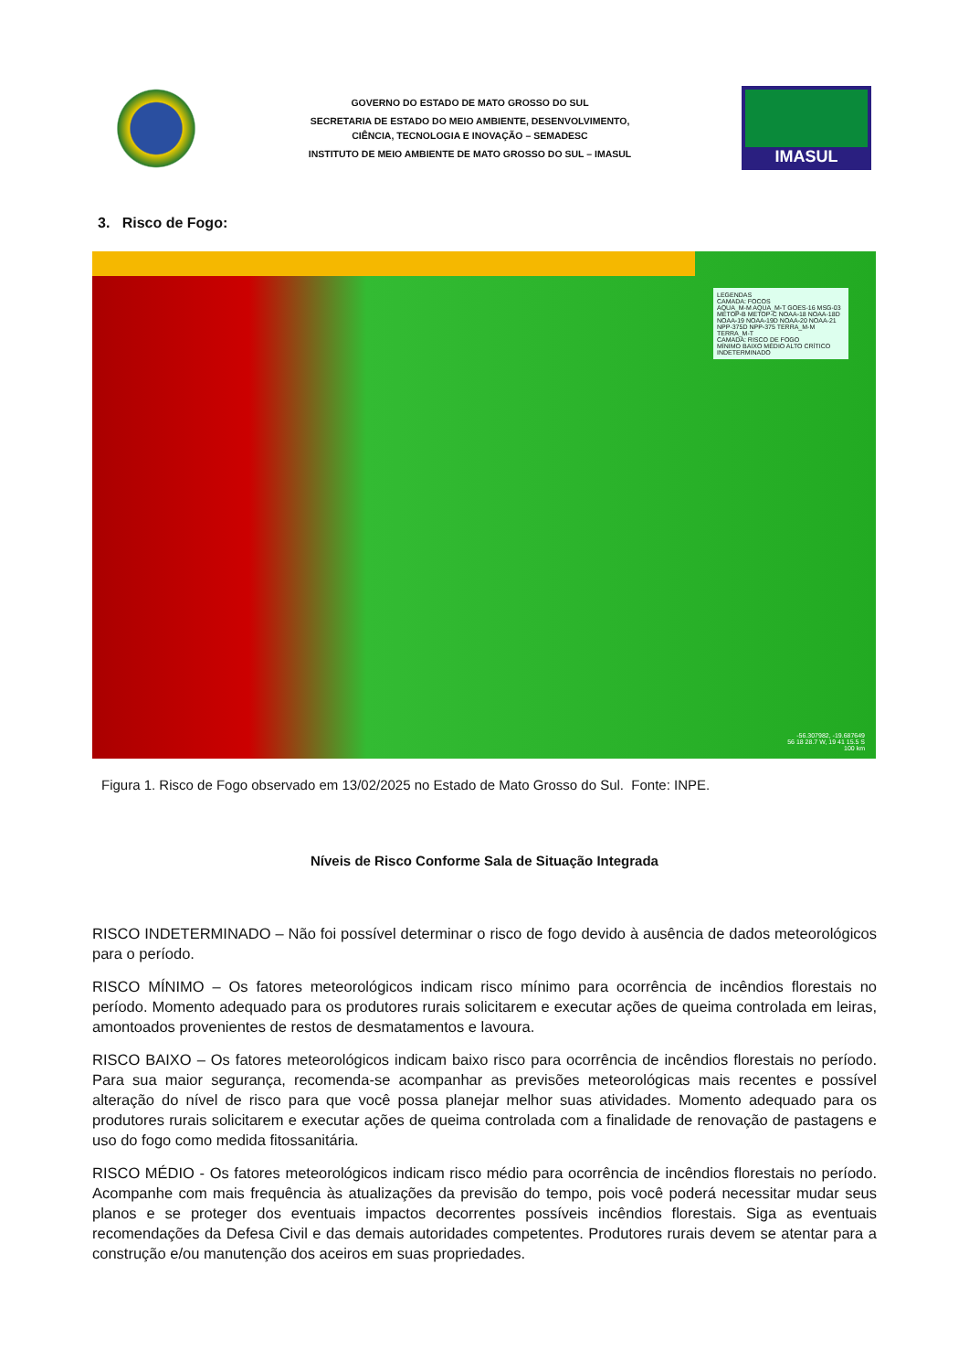GOVERNO DO ESTADO DE MATO GROSSO DO SUL
SECRETARIA DE ESTADO DO MEIO AMBIENTE, DESENVOLVIMENTO,
CIÊNCIA, TECNOLOGIA E INOVAÇÃO – SEMADESC
INSTITUTO DE MEIO AMBIENTE DE MATO GROSSO DO SUL – IMASUL
IMASUL
3. Risco de Fogo:
LEGENDAS
CAMADA: FOCOS
AQUA_M-M AQUA_M-T GOES-16 MSG-03 METOP-B METOP-C NOAA-18 NOAA-18D NOAA-19 NOAA-19D NOAA-20 NOAA-21 NPP-375D NPP-375 TERRA_M-M TERRA_M-T
CAMADA: RISCO DE FOGO
MÍNIMO BAIXO MÉDIO ALTO CRÍTICO INDETERMINADO
-56.307982, -19.687649
56 18 28.7 W, 19 41 15.5 S
100 km
Figura 1. Risco de Fogo observado em 13/02/2025 no Estado de Mato Grosso do Sul. Fonte: INPE.
Níveis de Risco Conforme Sala de Situação Integrada
RISCO INDETERMINADO – Não foi possível determinar o risco de fogo devido à ausência de dados meteorológicos para o período.
RISCO MÍNIMO – Os fatores meteorológicos indicam risco mínimo para ocorrência de incêndios florestais no período. Momento adequado para os produtores rurais solicitarem e executar ações de queima controlada em leiras, amontoados provenientes de restos de desmatamentos e lavoura.
RISCO BAIXO – Os fatores meteorológicos indicam baixo risco para ocorrência de incêndios florestais no período. Para sua maior segurança, recomenda-se acompanhar as previsões meteorológicas mais recentes e possível alteração do nível de risco para que você possa planejar melhor suas atividades. Momento adequado para os produtores rurais solicitarem e executar ações de queima controlada com a finalidade de renovação de pastagens e uso do fogo como medida fitossanitária.
RISCO MÉDIO - Os fatores meteorológicos indicam risco médio para ocorrência de incêndios florestais no período. Acompanhe com mais frequência às atualizações da previsão do tempo, pois você poderá necessitar mudar seus planos e se proteger dos eventuais impactos decorrentes possíveis incêndios florestais. Siga as eventuais recomendações da Defesa Civil e das demais autoridades competentes. Produtores rurais devem se atentar para a construção e/ou manutenção dos aceiros em suas propriedades.